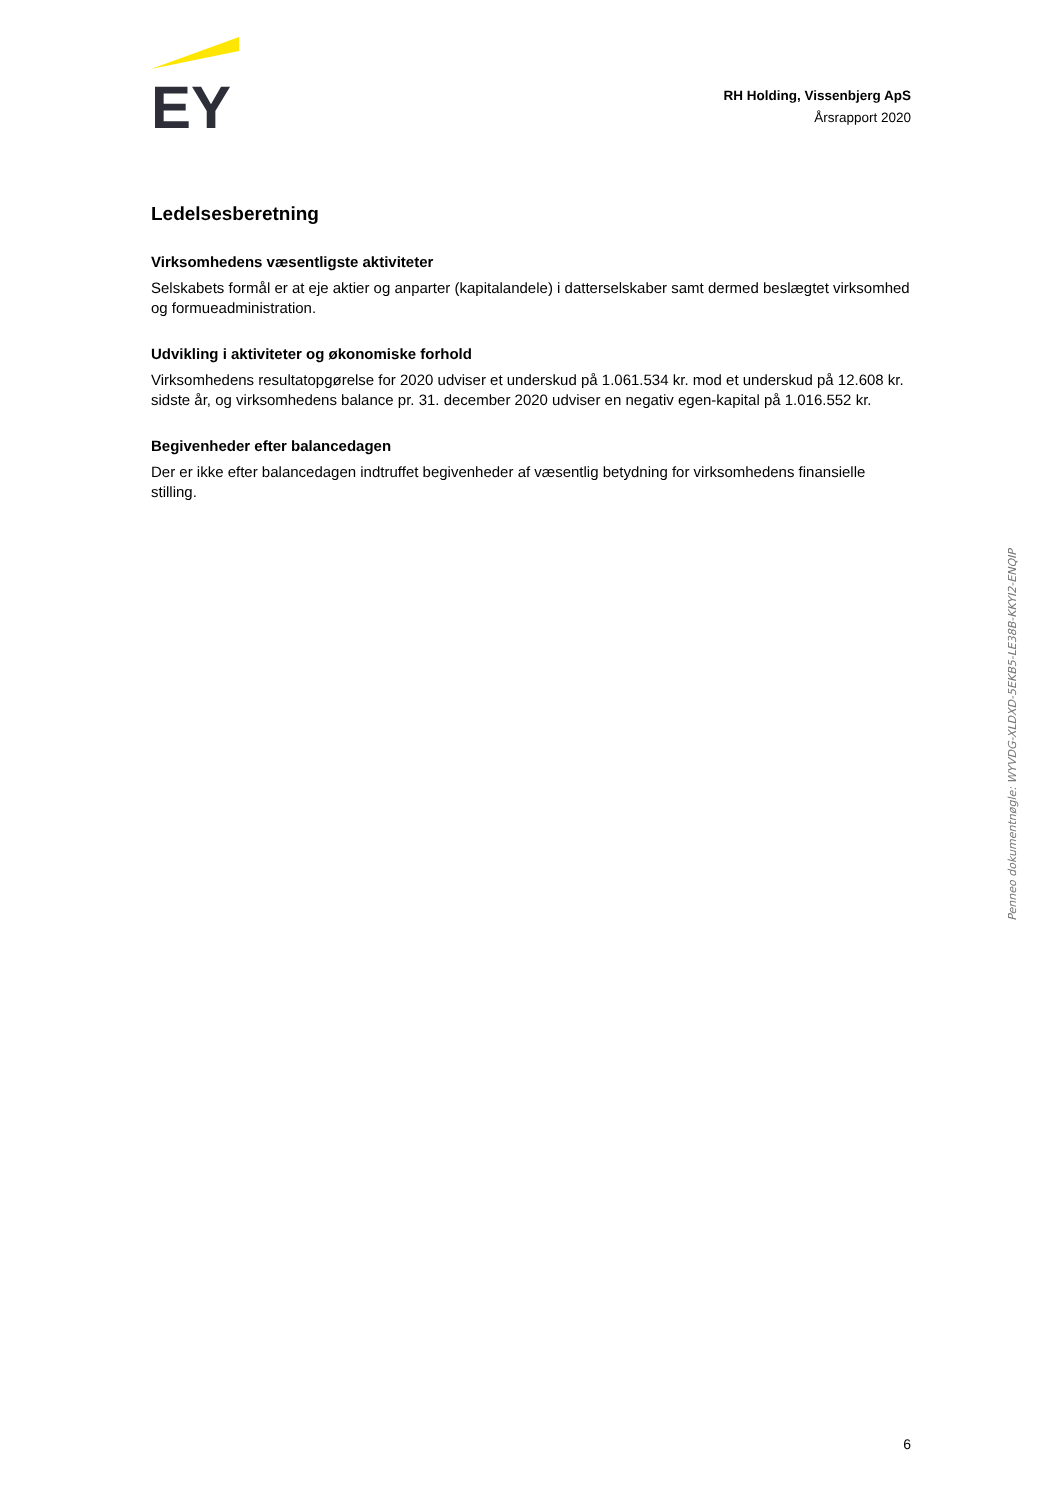EY
RH Holding, Vissenbjerg ApS
Årsrapport 2020
Ledelsesberetning
Virksomhedens væsentligste aktiviteter
Selskabets formål er at eje aktier og anparter (kapitalandele) i datterselskaber samt dermed beslægtet virksomhed og formueadministration.
Udvikling i aktiviteter og økonomiske forhold
Virksomhedens resultatopgørelse for 2020 udviser et underskud på 1.061.534 kr. mod et underskud på 12.608 kr. sidste år, og virksomhedens balance pr. 31. december 2020 udviser en negativ egen-kapital på 1.016.552 kr.
Begivenheder efter balancedagen
Der er ikke efter balancedagen indtruffet begivenheder af væsentlig betydning for virksomhedens finansielle stilling.
6
Penneo dokumentnøgle: WYVDG-XLDXD-5EKB5-LE38B-KKYI2-ENQIP